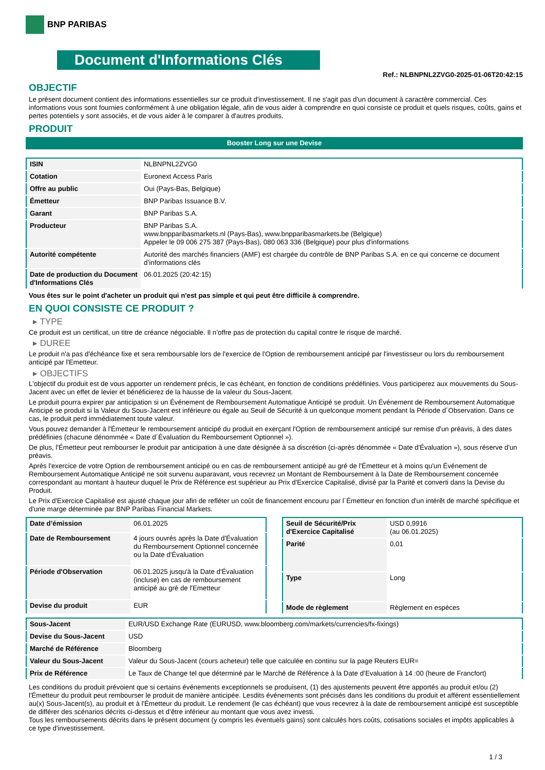BNP PARIBAS
Document d'Informations Clés
Ref.: NLBNPNL2ZVG0-2025-01-06T20:42:15
OBJECTIF
Le présent document contient des informations essentielles sur ce produit d'investissement. Il ne s'agit pas d'un document à caractère commercial. Ces informations vous sont fournies conformément à une obligation légale, afin de vous aider à comprendre en quoi consiste ce produit et quels risques, coûts, gains et pertes potentiels y sont associés, et de vous aider à le comparer à d'autres produits.
PRODUIT
Booster Long sur une Devise
| ISIN | NLBNPNL2ZVG0 |
| Cotation | Euronext Access Paris |
| Offre au public | Oui (Pays-Bas, Belgique) |
| Émetteur | BNP Paribas Issuance B.V. |
| Garant | BNP Paribas S.A. |
| Producteur | BNP Paribas S.A. www.bnpparibasmarkets.nl (Pays-Bas), www.bnpparibasmarkets.be (Belgique) Appeler le 09 006 275 387 (Pays-Bas), 080 063 336 (Belgique) pour plus d'informations |
| Autorité compétente | Autorité des marchés financiers (AMF) est chargée du contrôle de BNP Paribas S.A. en ce qui concerne ce document d’informations clés |
| Date de production du Document d'Informations Clés | 06.01.2025 (20:42:15) |
Vous êtes sur le point d'acheter un produit qui n'est pas simple et qui peut être difficile à comprendre.
EN QUOI CONSISTE CE PRODUIT ?
▸ TYPE
Ce produit est un certificat, un titre de créance négociable. Il n’offre pas de protection du capital contre le risque de marché.
▸ DUREE
Le produit n'a pas d'échéance fixe et sera remboursable lors de l'exercice de l'Option de remboursement anticipé par l'investisseur ou lors du remboursement anticipé par l'Emetteur.
▸ OBJECTIFS
L'objectif du produit est de vous apporter un rendement précis, le cas échéant, en fonction de conditions prédéfinies. Vous participerez aux mouvements du Sous-Jacent avec un effet de levier et bénéficierez de la hausse de la valeur du Sous-Jacent.
Le produit pourra expirer par anticipation si un Événement de Remboursement Automatique Anticipé se produit. Un Événement de Remboursement Automatique Anticipé se produit si la Valeur du Sous-Jacent est inférieure ou égale au Seuil de Sécurité à un quelconque moment pendant la Période d´Observation. Dans ce cas, le produit perd immédiatement toute valeur.
Vous pouvez demander à l'Émetteur le remboursement anticipé du produit en exerçant l'Option de remboursement anticipé sur remise d'un préavis, à des dates prédéfinies (chacune dénommée « Date d´Évaluation du Remboursement Optionnel »).
De plus, l'Émetteur peut rembourser le produit par anticipation à une date désignée à sa discrétion (ci-après dénommée « Date d'Évaluation »), sous réserve d'un préavis.
Après l'exercice de votre Option de remboursement anticipé ou en cas de remboursement anticipé au gré de l'Émetteur et à moins qu'un Événement de Remboursement Automatique Anticipé ne soit survenu auparavant, vous recevrez un Montant de Remboursement à la Date de Remboursement concernée correspondant au montant à hauteur duquel le Prix de Référence est supérieur au Prix d'Exercice Capitalisé, divisé par la Parité et converti dans la Devise du Produit.
Le Prix d'Exercice Capitalisé est ajusté chaque jour afin de refléter un coût de financement encouru par l´Émetteur en fonction d'un intérêt de marché spécifique et d'une marge déterminée par BNP Paribas Financial Markets.
| Date d’émission | 06.01.2025 |
| Date de Remboursement | 4 jours ouvrés après la Date d'Évaluation du Remboursement Optionnel concernée ou la Date d'Évaluation |
| Période d'Observation | 06.01.2025 jusqu'à la Date d'Évaluation (incluse) en cas de remboursement anticipé au gré de l'Emetteur |
| Devise du produit | EUR |
| Seuil de Sécurité/Prix d'Exercice Capitalisé | USD 0,9916 (au 06.01.2025) |
| Parité | 0,01 |
| Type | Long |
| Mode de règlement | Règlement en espèces |
| Sous-Jacent | EUR/USD Exchange Rate (EURUSD, www.bloomberg.com/markets/currencies/fx-fixings) |
| Devise du Sous-Jacent | USD |
| Marché de Référence | Bloomberg |
| Valeur du Sous-Jacent | Valeur du Sous-Jacent (cours acheteur) telle que calculée en continu sur la page Reuters EUR= |
| Prix de Référence | Le Taux de Change tel que déterminé par le Marché de Référence à la Date d’Evaluation à 14 :00 (heure de Francfort) |
Les conditions du produit prévoient que si certains événements exceptionnels se produisent, (1) des ajustements peuvent être apportés au produit et/ou (2) l'Émetteur du produit peut rembourser le produit de manière anticipée. Lesdits événements sont précisés dans les conditions du produit et afférent essentiellement au(x) Sous-Jacent(s), au produit et à l'Émetteur du produit. Le rendement (le cas échéant) que vous recevrez à la date de remboursement anticipé est susceptible de différer des scénarios décrits ci-dessus et d’être inférieur au montant que vous avez investi.
Tous les remboursements décrits dans le présent document (y compris les éventuels gains) sont calculés hors coûts, cotisations sociales et impôts applicables à ce type d'investissement.
1 / 3